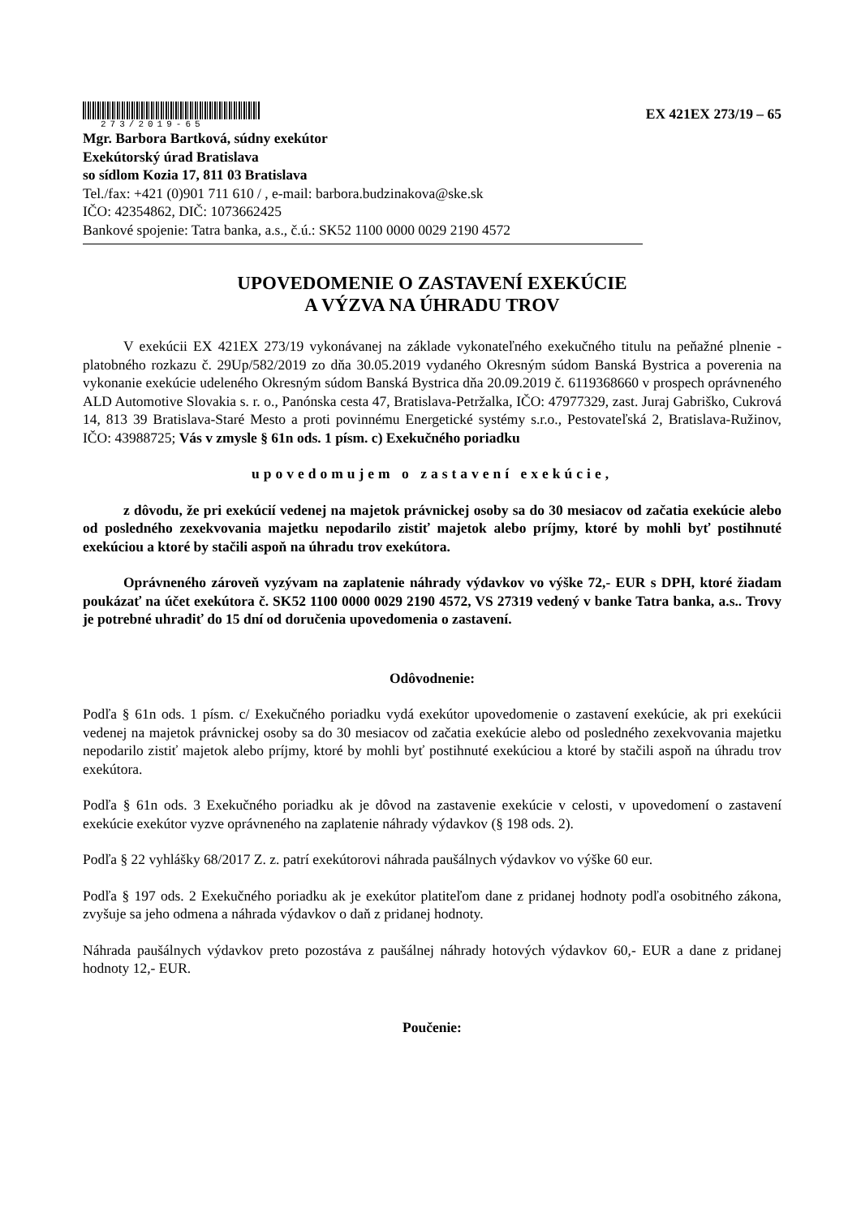273/2019-65
EX 421EX 273/19 – 65
Mgr. Barbora Bartková, súdny exekútor
Exekútorský úrad Bratislava
so sídlom Kozia 17, 811 03 Bratislava
Tel./fax: +421 (0)901 711 610 / , e-mail: barbora.budzinakova@ske.sk
IČO: 42354862, DIČ: 1073662425
Bankové spojenie: Tatra banka, a.s., č.ú.: SK52 1100 0000 0029 2190 4572
UPOVEDOMENIE O ZASTAVENÍ EXEKÚCIE
A VÝZVA NA ÚHRADU TROV
V exekúcii EX 421EX 273/19 vykonávanej na základe vykonateľného exekučného titulu na peňažné plnenie - platobného rozkazu č. 29Up/582/2019 zo dňa 30.05.2019 vydaného Okresným súdom Banská Bystrica a poverenia na vykonanie exekúcie udeleného Okresným súdom Banská Bystrica dňa 20.09.2019 č. 6119368660 v prospech oprávneného ALD Automotive Slovakia s. r. o., Panónska cesta 47, Bratislava-Petržalka, IČO: 47977329, zast. Juraj Gabriško, Cukrová 14, 813 39 Bratislava-Staré Mesto a proti povinnému Energetické systémy s.r.o., Pestovateľská 2, Bratislava-Ružinov, IČO: 43988725; Vás v zmysle § 61n ods. 1 písm. c) Exekučného poriadku
upovedomujem o zastavení exekúcie,
z dôvodu, že pri exekúcií vedenej na majetok právnickej osoby sa do 30 mesiacov od začatia exekúcie alebo od posledného zexekvovania majetku nepodarilo zistiť majetok alebo príjmy, ktoré by mohli byť postihnuté exekúciou a ktoré by stačili aspoň na úhradu trov exekútora.
Oprávneného zároveň vyzývam na zaplatenie náhrady výdavkov vo výške 72,- EUR s DPH, ktoré žiadam poukázať na účet exekútora č. SK52 1100 0000 0029 2190 4572, VS 27319 vedený v banke Tatra banka, a.s.. Trovy je potrebné uhradiť do 15 dní od doručenia upovedomenia o zastavení.
Odôvodnenie:
Podľa § 61n ods. 1 písm. c/ Exekučného poriadku vydá exekútor upovedomenie o zastavení exekúcie, ak pri exekúcii vedenej na majetok právnickej osoby sa do 30 mesiacov od začatia exekúcie alebo od posledného zexekvovania majetku nepodarilo zistiť majetok alebo príjmy, ktoré by mohli byť postihnuté exekúciou a ktoré by stačili aspoň na úhradu trov exekútora.
Podľa § 61n ods. 3 Exekučného poriadku ak je dôvod na zastavenie exekúcie v celosti, v upovedomení o zastavení exekúcie exekútor vyzve oprávneného na zaplatenie náhrady výdavkov (§ 198 ods. 2).
Podľa § 22 vyhlášky 68/2017 Z. z. patrí exekútorovi náhrada paušálnych výdavkov vo výške 60 eur.
Podľa § 197 ods. 2 Exekučného poriadku ak je exekútor platiteľom dane z pridanej hodnoty podľa osobitného zákona, zvyšuje sa jeho odmena a náhrada výdavkov o daň z pridanej hodnoty.
Náhrada paušálnych výdavkov preto pozostáva z paušálnej náhrady hotových výdavkov 60,- EUR a dane z pridanej hodnoty 12,- EUR.
Poučenie: